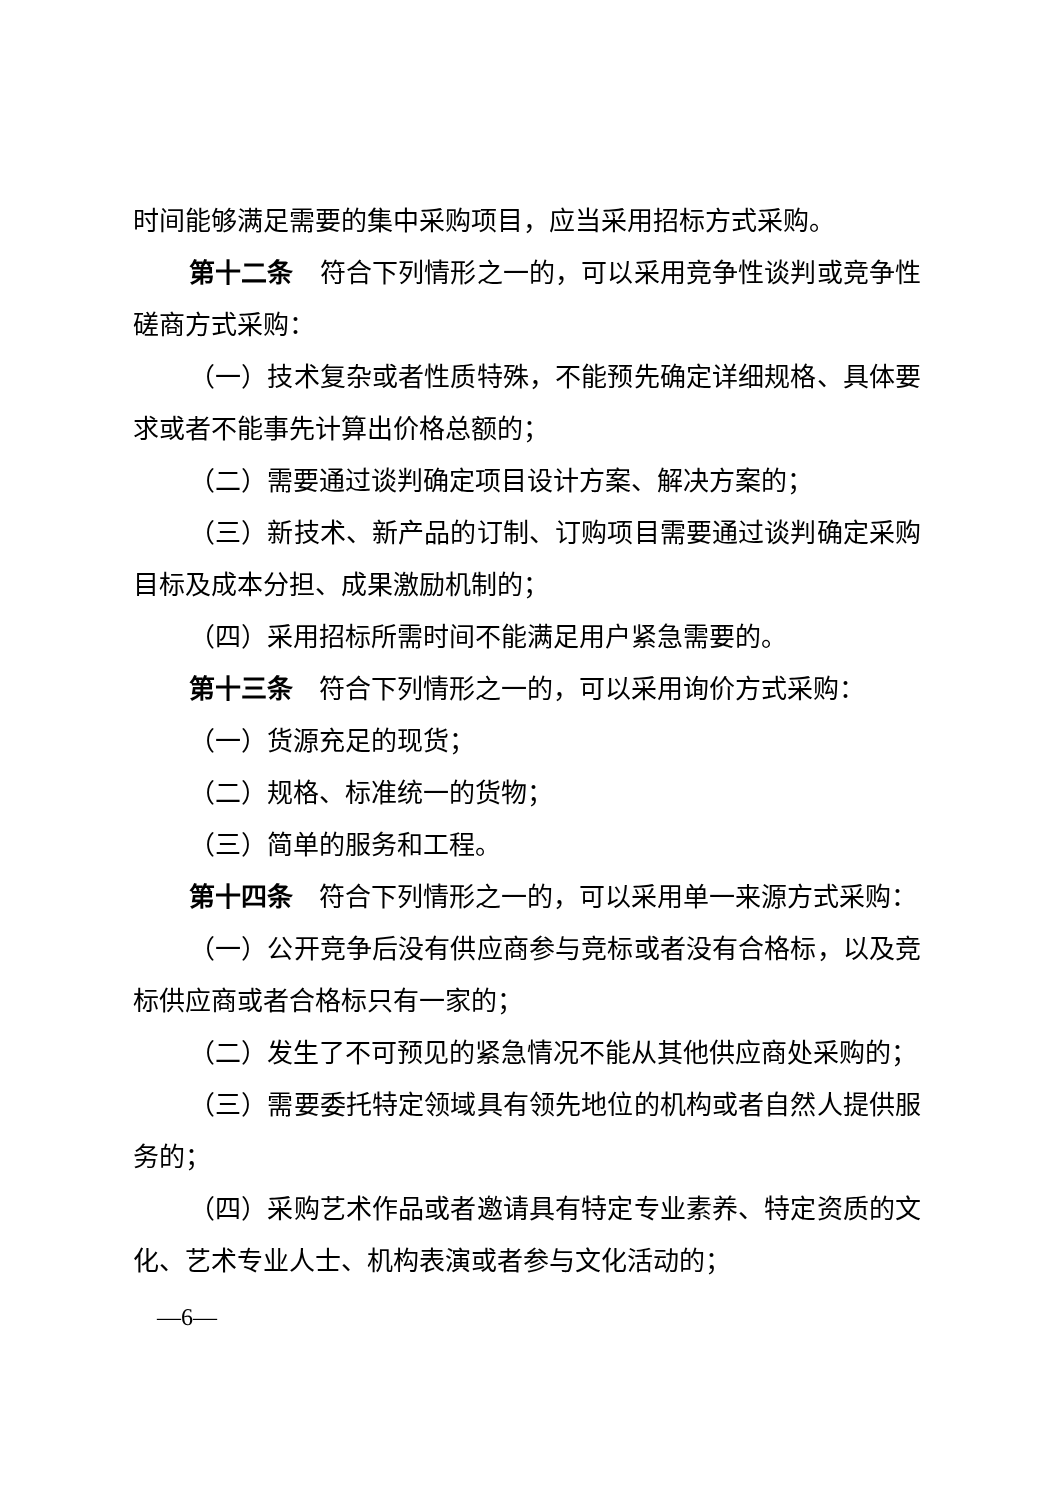时间能够满足需要的集中采购项目，应当采用招标方式采购。
第十二条　符合下列情形之一的，可以采用竞争性谈判或竞争性磋商方式采购：
（一）技术复杂或者性质特殊，不能预先确定详细规格、具体要求或者不能事先计算出价格总额的；
（二）需要通过谈判确定项目设计方案、解决方案的；
（三）新技术、新产品的订制、订购项目需要通过谈判确定采购目标及成本分担、成果激励机制的；
（四）采用招标所需时间不能满足用户紧急需要的。
第十三条　符合下列情形之一的，可以采用询价方式采购：
（一）货源充足的现货；
（二）规格、标准统一的货物；
（三）简单的服务和工程。
第十四条　符合下列情形之一的，可以采用单一来源方式采购：
（一）公开竞争后没有供应商参与竞标或者没有合格标，以及竞标供应商或者合格标只有一家的；
（二）发生了不可预见的紧急情况不能从其他供应商处采购的；
（三）需要委托特定领域具有领先地位的机构或者自然人提供服务的；
（四）采购艺术作品或者邀请具有特定专业素养、特定资质的文化、艺术专业人士、机构表演或者参与文化活动的；
—6—